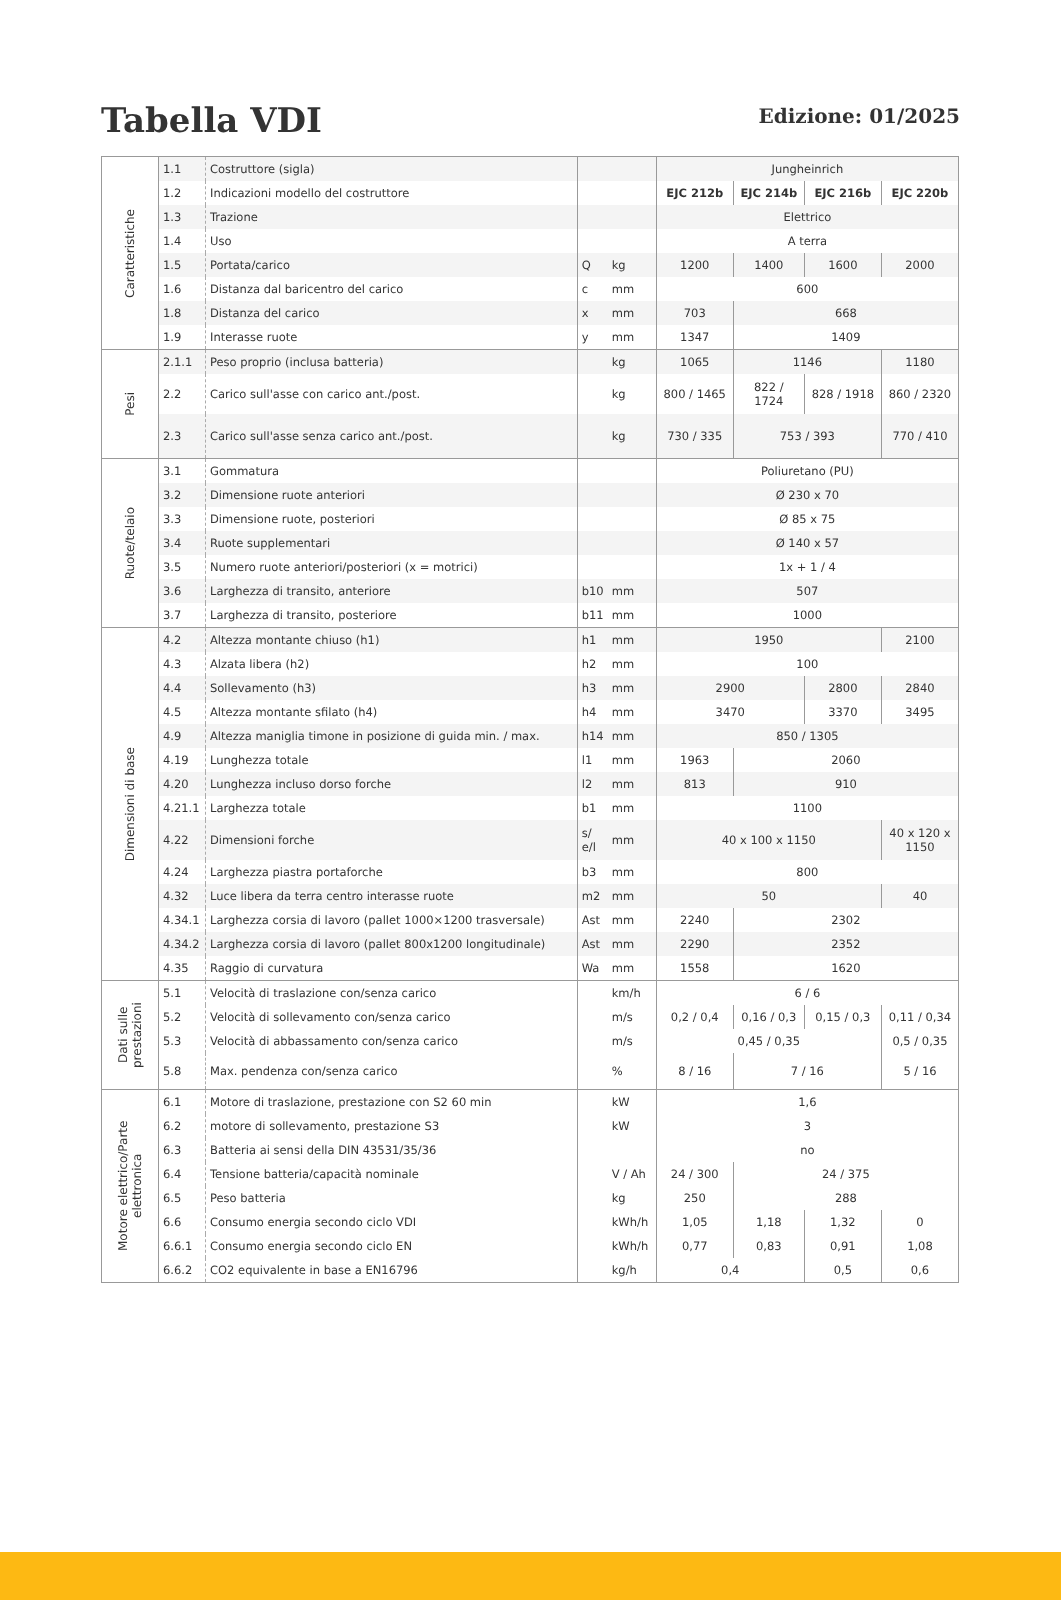Tabella VDI
Edizione: 01/2025
| Caratteristiche | 1.1 | Costruttore (sigla) | | | Jungheinrich | | | |
| | 1.2 | Indicazioni modello del costruttore | | | EJC 212b | EJC 214b | EJC 216b | EJC 220b |
| | 1.3 | Trazione | | | Elettrico | | | |
| | 1.4 | Uso | | | A terra | | | |
| | 1.5 | Portata/carico | Q | kg | 1200 | 1400 | 1600 | 2000 |
| | 1.6 | Distanza dal baricentro del carico | c | mm | 600 | | | |
| | 1.8 | Distanza del carico | x | mm | 703 | 668 | | |
| | 1.9 | Interasse ruote | y | mm | 1347 | 1409 | | |
| Pesi | 2.1.1 | Peso proprio (inclusa batteria) | | kg | 1065 | 1146 | | 1180 |
| | 2.2 | Carico sull'asse con carico ant./post. | | kg | 800 / 1465 | 822 / 1724 | 828 / 1918 | 860 / 2320 |
| | 2.3 | Carico sull'asse senza carico ant./post. | | kg | 730 / 335 | 753 / 393 | | 770 / 410 |
| Ruote/telaio | 3.1 | Gommatura | | | Poliuretano (PU) | | | |
| | 3.2 | Dimensione ruote anteriori | | | Ø 230 x 70 | | | |
| | 3.3 | Dimensione ruote, posteriori | | | Ø 85 x 75 | | | |
| | 3.4 | Ruote supplementari | | | Ø 140 x 57 | | | |
| | 3.5 | Numero ruote anteriori/posteriori (x = motrici) | | | 1x + 1 / 4 | | | |
| | 3.6 | Larghezza di transito, anteriore | b10 | mm | 507 | | | |
| | 3.7 | Larghezza di transito, posteriore | b11 | mm | 1000 | | | |
| Dimensioni di base | 4.2 | Altezza montante chiuso (h1) | h1 | mm | 1950 | | | 2100 |
| | 4.3 | Alzata libera (h2) | h2 | mm | 100 | | | |
| | 4.4 | Sollevamento (h3) | h3 | mm | 2900 | | 2800 | 2840 |
| | 4.5 | Altezza montante sfilato (h4) | h4 | mm | 3470 | | 3370 | 3495 |
| | 4.9 | Altezza maniglia timone in posizione di guida min. / max. | h14 | mm | 850 / 1305 | | | |
| | 4.19 | Lunghezza totale | l1 | mm | 1963 | 2060 | | |
| | 4.20 | Lunghezza incluso dorso forche | l2 | mm | 813 | 910 | | |
| | 4.21.1 | Larghezza totale | b1 | mm | 1100 | | | |
| | 4.22 | Dimensioni forche | s/ e/l | mm | 40 x 100 x 1150 | | | 40 x 120 x 1150 |
| | 4.24 | Larghezza piastra portaforche | b3 | mm | 800 | | | |
| | 4.32 | Luce libera da terra centro interasse ruote | m2 | mm | 50 | | | 40 |
| | 4.34.1 | Larghezza corsia di lavoro (pallet 1000×1200 trasversale) | Ast | mm | 2240 | 2302 | | |
| | 4.34.2 | Larghezza corsia di lavoro (pallet 800x1200 longitudinale) | Ast | mm | 2290 | 2352 | | |
| | 4.35 | Raggio di curvatura | Wa | mm | 1558 | 1620 | | |
| Dati sulle prestazioni | 5.1 | Velocità di traslazione con/senza carico | | km/h | 6 / 6 | | | |
| | 5.2 | Velocità di sollevamento con/senza carico | | m/s | 0,2 / 0,4 | 0,16 / 0,3 | 0,15 / 0,3 | 0,11 / 0,34 |
| | 5.3 | Velocità di abbassamento con/senza carico | | m/s | 0,45 / 0,35 | | | 0,5 / 0,35 |
| | 5.8 | Max. pendenza con/senza carico | | % | 8 / 16 | 7 / 16 | | 5 / 16 |
| Motore elettrico/Parte elettronica | 6.1 | Motore di traslazione, prestazione con S2 60 min | | kW | 1,6 | | | |
| | 6.2 | motore di sollevamento, prestazione S3 | | kW | 3 | | | |
| | 6.3 | Batteria ai sensi della DIN 43531/35/36 | | | no | | | |
| | 6.4 | Tensione batteria/capacità nominale | | V / Ah | 24 / 300 | 24 / 375 | | |
| | 6.5 | Peso batteria | | kg | 250 | 288 | | |
| | 6.6 | Consumo energia secondo ciclo VDI | | kWh/h | 1,05 | 1,18 | 1,32 | 0 |
| | 6.6.1 | Consumo energia secondo ciclo EN | | kWh/h | 0,77 | 0,83 | 0,91 | 1,08 |
| | 6.6.2 | CO2 equivalente in base a EN16796 | | kg/h | 0,4 | | 0,5 | 0,6 |